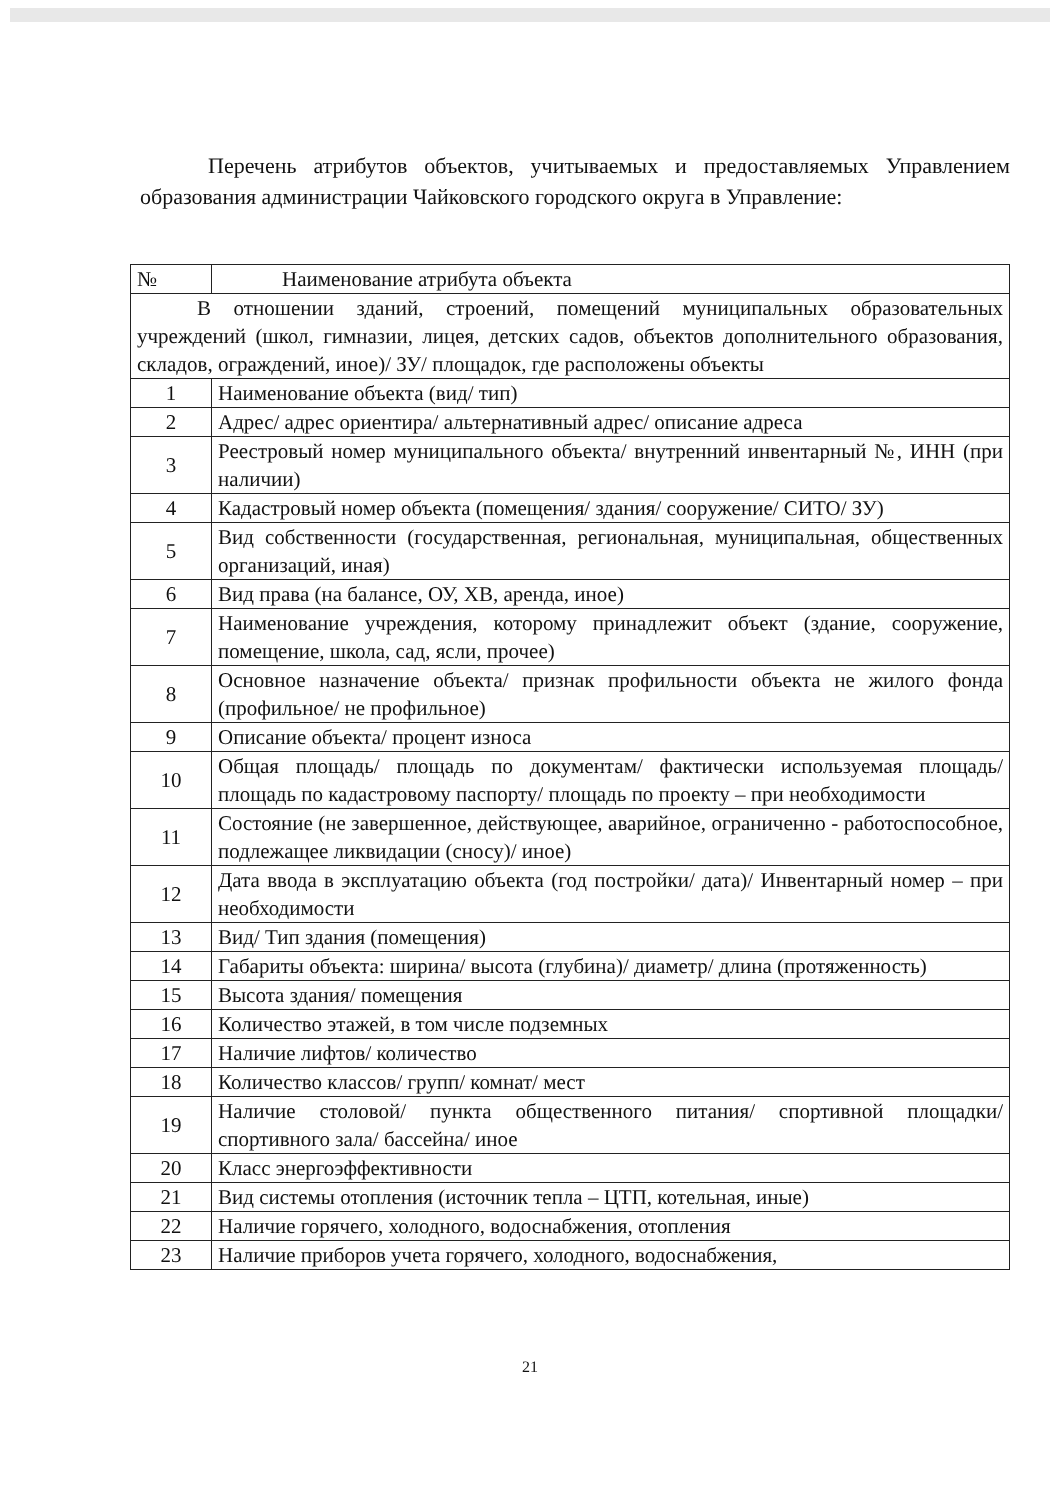Перечень атрибутов объектов, учитываемых и предоставляемых Управлением образования администрации Чайковского городского округа в Управление:
| № | Наименование атрибута объекта |
| --- | --- |
| В отношении зданий, строений, помещений муниципальных образовательных учреждений (школ, гимназии, лицея, детских садов, объектов дополнительного образования, складов, ограждений, иное)/ ЗУ/ площадок, где расположены объекты | |
| 1 | Наименование объекта (вид/ тип) |
| 2 | Адрес/ адрес ориентира/ альтернативный адрес/ описание адреса |
| 3 | Реестровый номер муниципального объекта/ внутренний инвентарный №, ИНН (при наличии) |
| 4 | Кадастровый номер объекта (помещения/ здания/ сооружение/ СИТО/ ЗУ) |
| 5 | Вид собственности (государственная, региональная, муниципальная, общественных организаций, иная) |
| 6 | Вид права (на балансе, ОУ, ХВ, аренда, иное) |
| 7 | Наименование учреждения, которому принадлежит объект (здание, сооружение, помещение, школа, сад, ясли, прочее) |
| 8 | Основное назначение объекта/ признак профильности объекта не жилого фонда (профильное/ не профильное) |
| 9 | Описание объекта/ процент износа |
| 10 | Общая площадь/ площадь по документам/ фактически используемая площадь/ площадь по кадастровому паспорту/ площадь по проекту – при необходимости |
| 11 | Состояние (не завершенное, действующее, аварийное, ограниченно - работоспособное, подлежащее ликвидации (сносу)/ иное) |
| 12 | Дата ввода в эксплуатацию объекта (год постройки/ дата)/ Инвентарный номер – при необходимости |
| 13 | Вид/ Тип здания (помещения) |
| 14 | Габариты объекта: ширина/ высота (глубина)/ диаметр/ длина (протяженность) |
| 15 | Высота здания/ помещения |
| 16 | Количество этажей, в том числе подземных |
| 17 | Наличие лифтов/ количество |
| 18 | Количество классов/ групп/ комнат/ мест |
| 19 | Наличие столовой/ пункта общественного питания/ спортивной площадки/ спортивного зала/ бассейна/ иное |
| 20 | Класс энергоэффективности |
| 21 | Вид системы отопления (источник тепла – ЦТП, котельная, иные) |
| 22 | Наличие горячего, холодного, водоснабжения, отопления |
| 23 | Наличие приборов учета горячего, холодного, водоснабжения, |
21